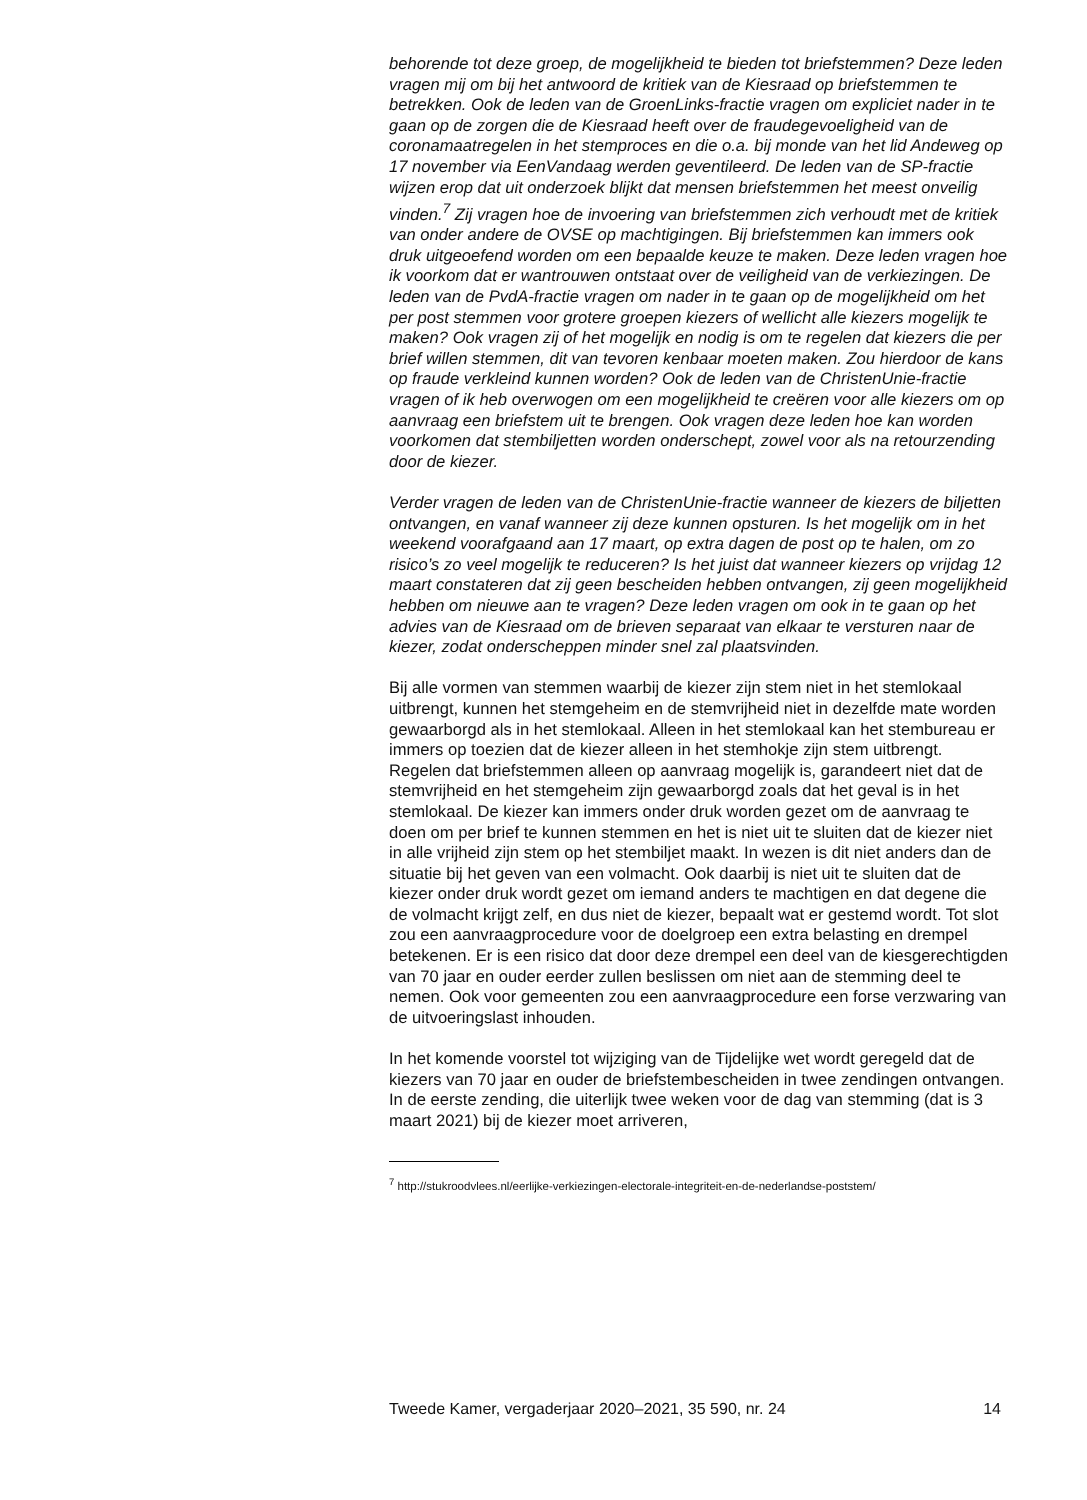behorende tot deze groep, de mogelijkheid te bieden tot briefstemmen? Deze leden vragen mij om bij het antwoord de kritiek van de Kiesraad op briefstemmen te betrekken. Ook de leden van de GroenLinks-fractie vragen om expliciet nader in te gaan op de zorgen die de Kiesraad heeft over de fraudegevoeligheid van de coronamaatregelen in het stemproces en die o.a. bij monde van het lid Andeweg op 17 november via EenVandaag werden geventileerd. De leden van de SP-fractie wijzen erop dat uit onderzoek blijkt dat mensen briefstemmen het meest onveilig vinden.<sup>7</sup> Zij vragen hoe de invoering van briefstemmen zich verhoudt met de kritiek van onder andere de OVSE op machtigingen. Bij briefstemmen kan immers ook druk uitgeoefend worden om een bepaalde keuze te maken. Deze leden vragen hoe ik voorkom dat er wantrouwen ontstaat over de veiligheid van de verkiezingen. De leden van de PvdA-fractie vragen om nader in te gaan op de mogelijkheid om het per post stemmen voor grotere groepen kiezers of wellicht alle kiezers mogelijk te maken? Ook vragen zij of het mogelijk en nodig is om te regelen dat kiezers die per brief willen stemmen, dit van tevoren kenbaar moeten maken. Zou hierdoor de kans op fraude verkleind kunnen worden? Ook de leden van de ChristenUnie-fractie vragen of ik heb overwogen om een mogelijkheid te creëren voor alle kiezers om op aanvraag een briefstem uit te brengen. Ook vragen deze leden hoe kan worden voorkomen dat stembiljetten worden onderschept, zowel voor als na retourzending door de kiezer.
Verder vragen de leden van de ChristenUnie-fractie wanneer de kiezers de biljetten ontvangen, en vanaf wanneer zij deze kunnen opsturen. Is het mogelijk om in het weekend voorafgaand aan 17 maart, op extra dagen de post op te halen, om zo risico’s zo veel mogelijk te reduceren? Is het juist dat wanneer kiezers op vrijdag 12 maart constateren dat zij geen bescheiden hebben ontvangen, zij geen mogelijkheid hebben om nieuwe aan te vragen? Deze leden vragen om ook in te gaan op het advies van de Kiesraad om de brieven separaat van elkaar te versturen naar de kiezer, zodat onderscheppen minder snel zal plaatsvinden.
Bij alle vormen van stemmen waarbij de kiezer zijn stem niet in het stemlokaal uitbrengt, kunnen het stemgeheim en de stemvrijheid niet in dezelfde mate worden gewaarborgd als in het stemlokaal. Alleen in het stemlokaal kan het stembureau er immers op toezien dat de kiezer alleen in het stemhokje zijn stem uitbrengt.
Regelen dat briefstemmen alleen op aanvraag mogelijk is, garandeert niet dat de stemvrijheid en het stemgeheim zijn gewaarborgd zoals dat het geval is in het stemlokaal. De kiezer kan immers onder druk worden gezet om de aanvraag te doen om per brief te kunnen stemmen en het is niet uit te sluiten dat de kiezer niet in alle vrijheid zijn stem op het stembiljet maakt. In wezen is dit niet anders dan de situatie bij het geven van een volmacht. Ook daarbij is niet uit te sluiten dat de kiezer onder druk wordt gezet om iemand anders te machtigen en dat degene die de volmacht krijgt zelf, en dus niet de kiezer, bepaalt wat er gestemd wordt. Tot slot zou een aanvraagprocedure voor de doelgroep een extra belasting en drempel betekenen. Er is een risico dat door deze drempel een deel van de kiesgerechtigden van 70 jaar en ouder eerder zullen beslissen om niet aan de stemming deel te nemen. Ook voor gemeenten zou een aanvraagprocedure een forse verzwaring van de uitvoeringslast inhouden.
In het komende voorstel tot wijziging van de Tijdelijke wet wordt geregeld dat de kiezers van 70 jaar en ouder de briefstembescheiden in twee zendingen ontvangen. In de eerste zending, die uiterlijk twee weken voor de dag van stemming (dat is 3 maart 2021) bij de kiezer moet arriveren,
<sup>7</sup> http://stukroodvlees.nl/eerlijke-verkiezingen-electorale-integriteit-en-de-nederlandse-poststem/
Tweede Kamer, vergaderjaar 2020–2021, 35 590, nr. 24 14